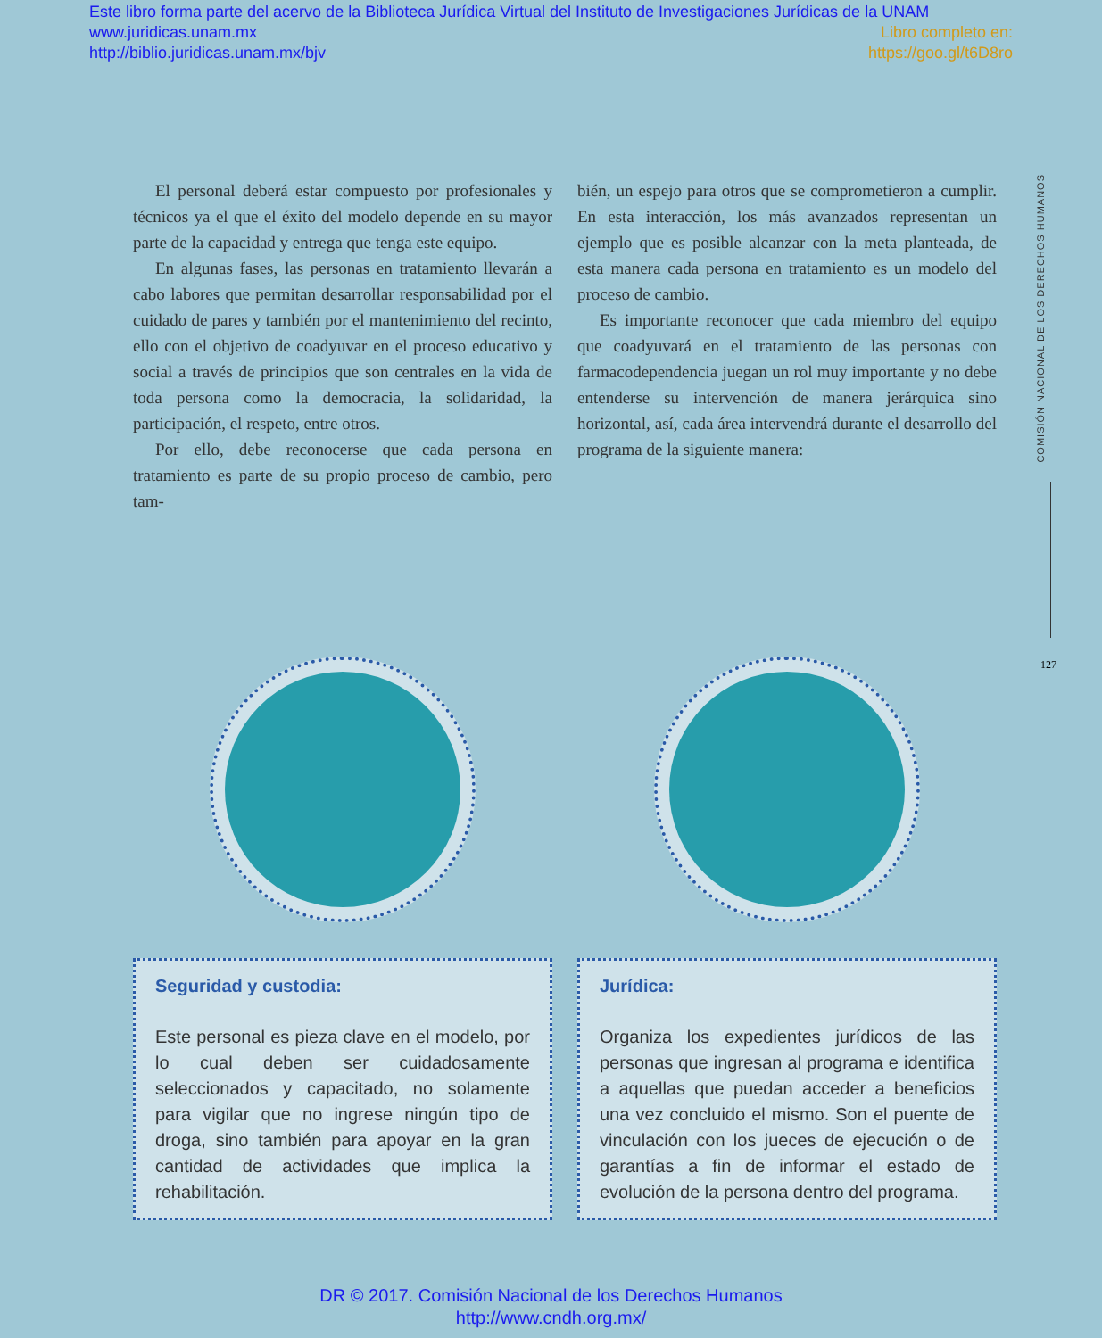Este libro forma parte del acervo de la Biblioteca Jurídica Virtual del Instituto de Investigaciones Jurídicas de la UNAM
www.juridicas.unam.mx Libro completo en:
http://biblio.juridicas.unam.mx/bjv https://goo.gl/t6D8ro
El personal deberá estar compuesto por profesionales y técnicos ya el que el éxito del modelo depende en su mayor parte de la capacidad y entrega que tenga este equipo.
En algunas fases, las personas en tratamiento llevarán a cabo labores que permitan desarrollar responsabilidad por el cuidado de pares y también por el mantenimiento del recinto, ello con el objetivo de coadyuvar en el proceso educativo y social a través de principios que son centrales en la vida de toda persona como la democracia, la solidaridad, la participación, el respeto, entre otros.
Por ello, debe reconocerse que cada persona en tratamiento es parte de su propio proceso de cambio, pero tam-
bién, un espejo para otros que se comprometieron a cumplir. En esta interacción, los más avanzados representan un ejemplo que es posible alcanzar con la meta planteada, de esta manera cada persona en tratamiento es un modelo del proceso de cambio.
Es importante reconocer que cada miembro del equipo que coadyuvará en el tratamiento de las personas con farmacodependencia juegan un rol muy importante y no debe entenderse su intervención de manera jerárquica sino horizontal, así, cada área intervendrá durante el desarrollo del programa de la siguiente manera:
COMISIÓN NACIONAL DE LOS DERECHOS HUMANOS
127
Seguridad y custodia:
Este personal es pieza clave en el modelo, por lo cual deben ser cuidadosamente seleccionados y capacitado, no solamente para vigilar que no ingrese ningún tipo de droga, sino también para apoyar en la gran cantidad de actividades que implica la rehabilitación.
Jurídica:
Organiza los expedientes jurídicos de las personas que ingresan al programa e identifica a aquellas que puedan acceder a beneficios una vez concluido el mismo. Son el puente de vinculación con los jueces de ejecución o de garantías a fin de informar el estado de evolución de la persona dentro del programa.
DR © 2017. Comisión Nacional de los Derechos Humanos
http://www.cndh.org.mx/